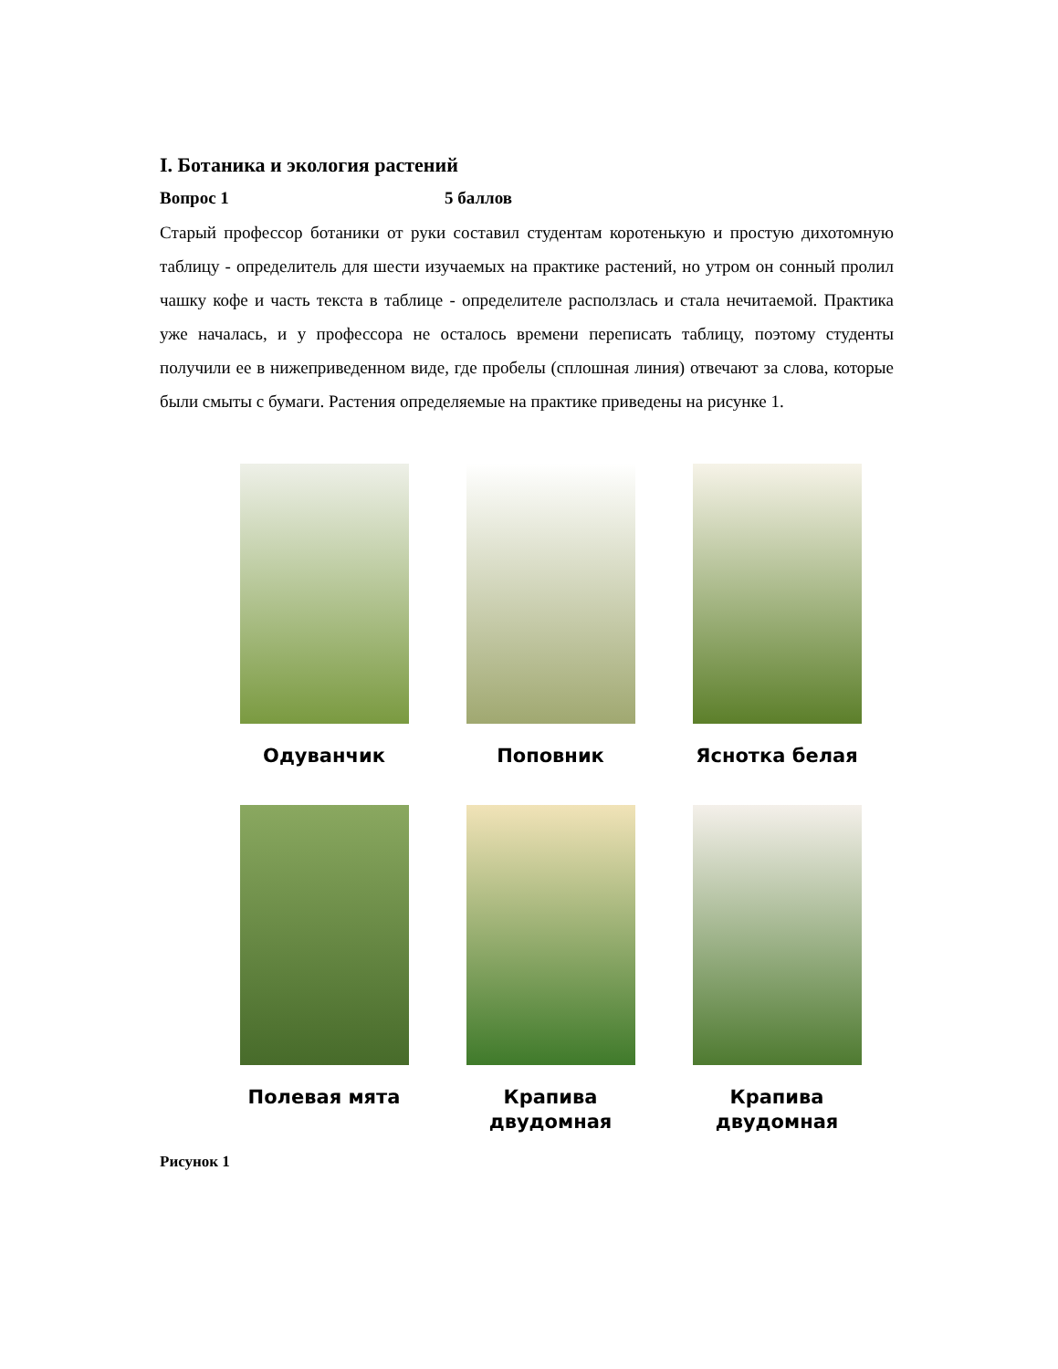I. Ботаника и экология растений
Вопрос 1 5 баллов
Старый профессор ботаники от руки составил студентам коротенькую и простую дихотомную таблицу - определитель для шести изучаемых на практике растений, но утром он сонный пролил чашку кофе и часть текста в таблице - определителе расползлась и стала нечитаемой. Практика уже началась, и у профессора не осталось времени переписать таблицу, поэтому студенты получили ее в нижеприведенном виде, где пробелы (сплошная линия) отвечают за слова, которые были смыты с бумаги. Растения определяемые на практике приведены на рисунке 1.
Одуванчик
Поповник
Яснотка белая
Полевая мята
Крапива
двудомная
Крапива
двудомная
Рисунок 1